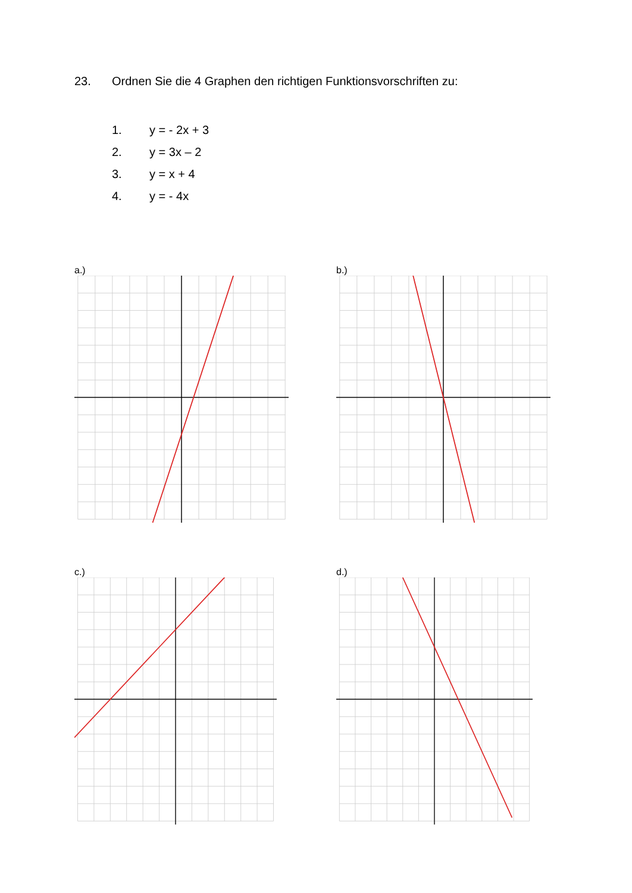23. Ordnen Sie die 4 Graphen den richtigen Funktionsvorschriften zu:
1. y = - 2x + 3
2. y = 3x – 2
3. y = x + 4
4. y = - 4x
a.) b.)
c.) d.)